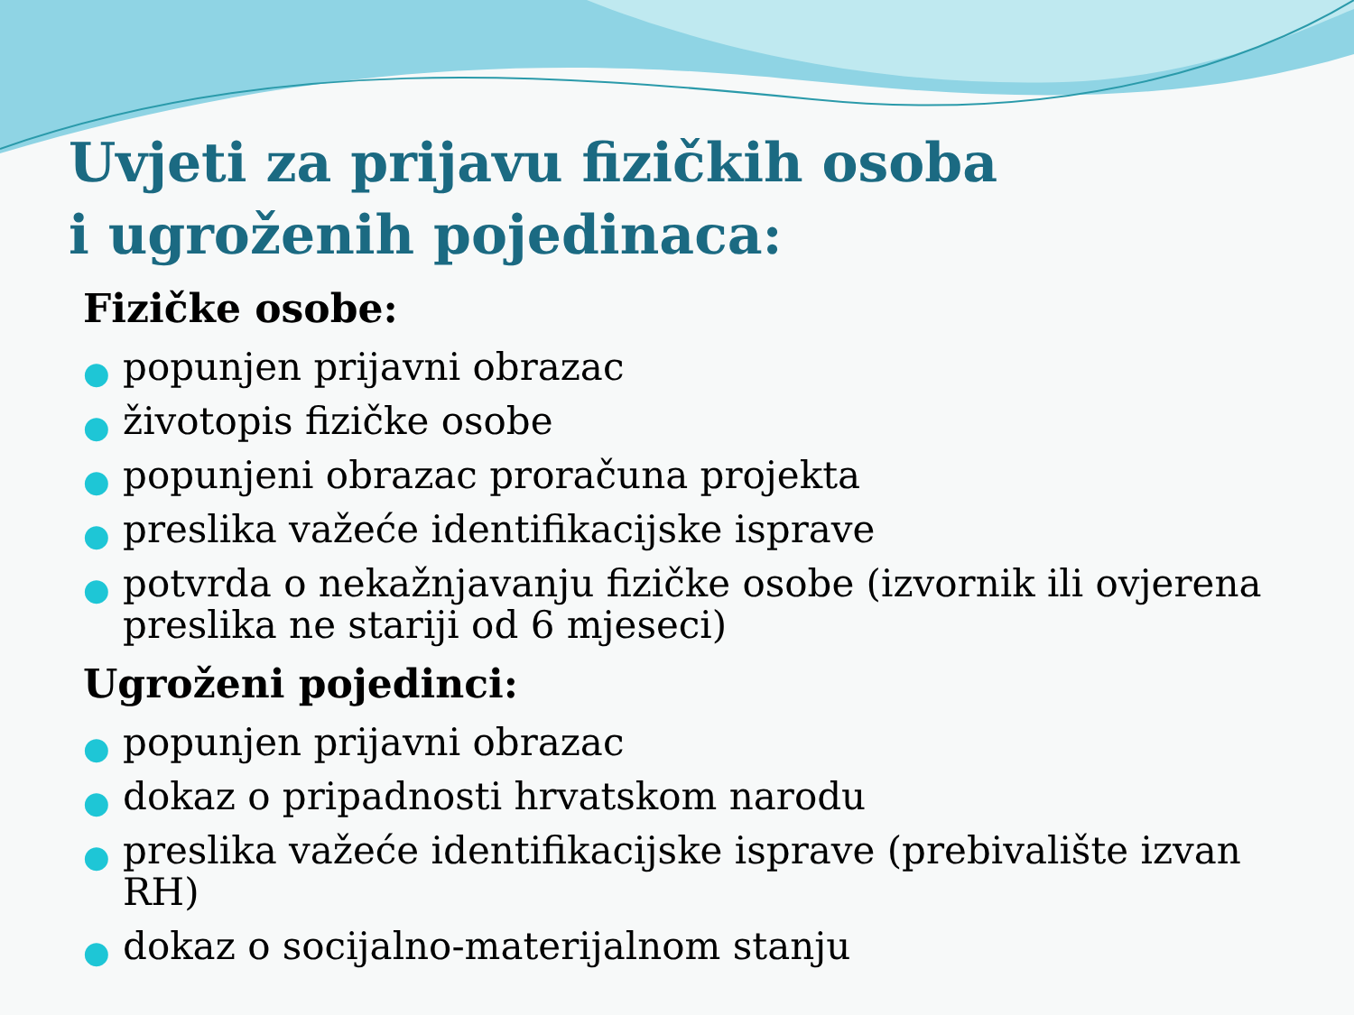Uvjeti za prijavu fizičkih osoba
i ugroženih pojedinaca:
Fizičke osobe:
● popunjen prijavni obrazac
● životopis fizičke osobe
● popunjeni obrazac proračuna projekta
● preslika važeće identifikacijske isprave
● potvrda o nekažnjavanju fizičke osobe (izvornik ili ovjerena preslika ne stariji od 6 mjeseci)
Ugroženi pojedinci:
● popunjen prijavni obrazac
● dokaz o pripadnosti hrvatskom narodu
● preslika važeće identifikacijske isprave (prebivalište izvan RH)
● dokaz o socijalno-materijalnom stanju